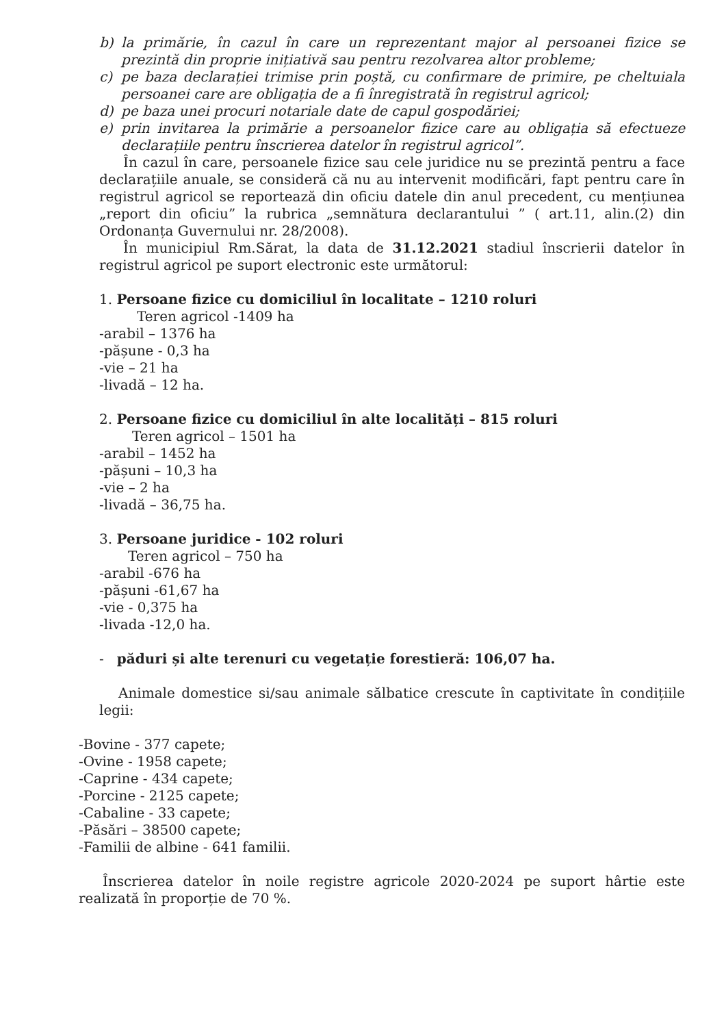b) la primărie, în cazul în care un reprezentant major al persoanei fizice se prezintă din proprie inițiativă sau pentru rezolvarea altor probleme;
c) pe baza declarației trimise prin poștă, cu confirmare de primire, pe cheltuiala persoanei care are obligația de a fi înregistrată în registrul agricol;
d) pe baza unei procuri notariale date de capul gospodăriei;
e) prin invitarea la primărie a persoanelor fizice care au obligația să efectueze declarațiile pentru înscrierea datelor în registrul agricol”.
În cazul în care, persoanele fizice sau cele juridice nu se prezintă pentru a face declarațiile anuale, se consideră că nu au intervenit modificări, fapt pentru care în registrul agricol se reportează din oficiu datele din anul precedent, cu mențiunea „report din oficiu” la rubrica „semnătura declarantului ” ( art.11, alin.(2) din Ordonanța Guvernului nr. 28/2008).
În municipiul Rm.Sărat, la data de 31.12.2021 stadiul înscrierii datelor în registrul agricol pe suport electronic este următorul:
1. Persoane fizice cu domiciliul în localitate – 1210 roluri
Teren agricol -1409 ha
-arabil – 1376 ha
-pășune - 0,3 ha
-vie – 21 ha
-livadă – 12 ha.
2. Persoane fizice cu domiciliul în alte localități – 815 roluri
Teren agricol – 1501 ha
-arabil – 1452 ha
-pășuni – 10,3 ha
-vie – 2 ha
-livadă – 36,75 ha.
3. Persoane juridice - 102 roluri
Teren agricol – 750 ha
-arabil -676 ha
-pășuni -61,67 ha
-vie - 0,375 ha
-livada -12,0 ha.
- păduri și alte terenuri cu vegetație forestieră: 106,07 ha.
Animale domestice si/sau animale sălbatice crescute în captivitate în condițiile legii:
-Bovine - 377 capete;
-Ovine - 1958 capete;
-Caprine - 434 capete;
-Porcine - 2125 capete;
-Cabaline - 33 capete;
-Păsări – 38500 capete;
-Familii de albine - 641 familii.
Înscrierea datelor în noile registre agricole 2020-2024 pe suport hârtie este realizată în proporție de 70 %.